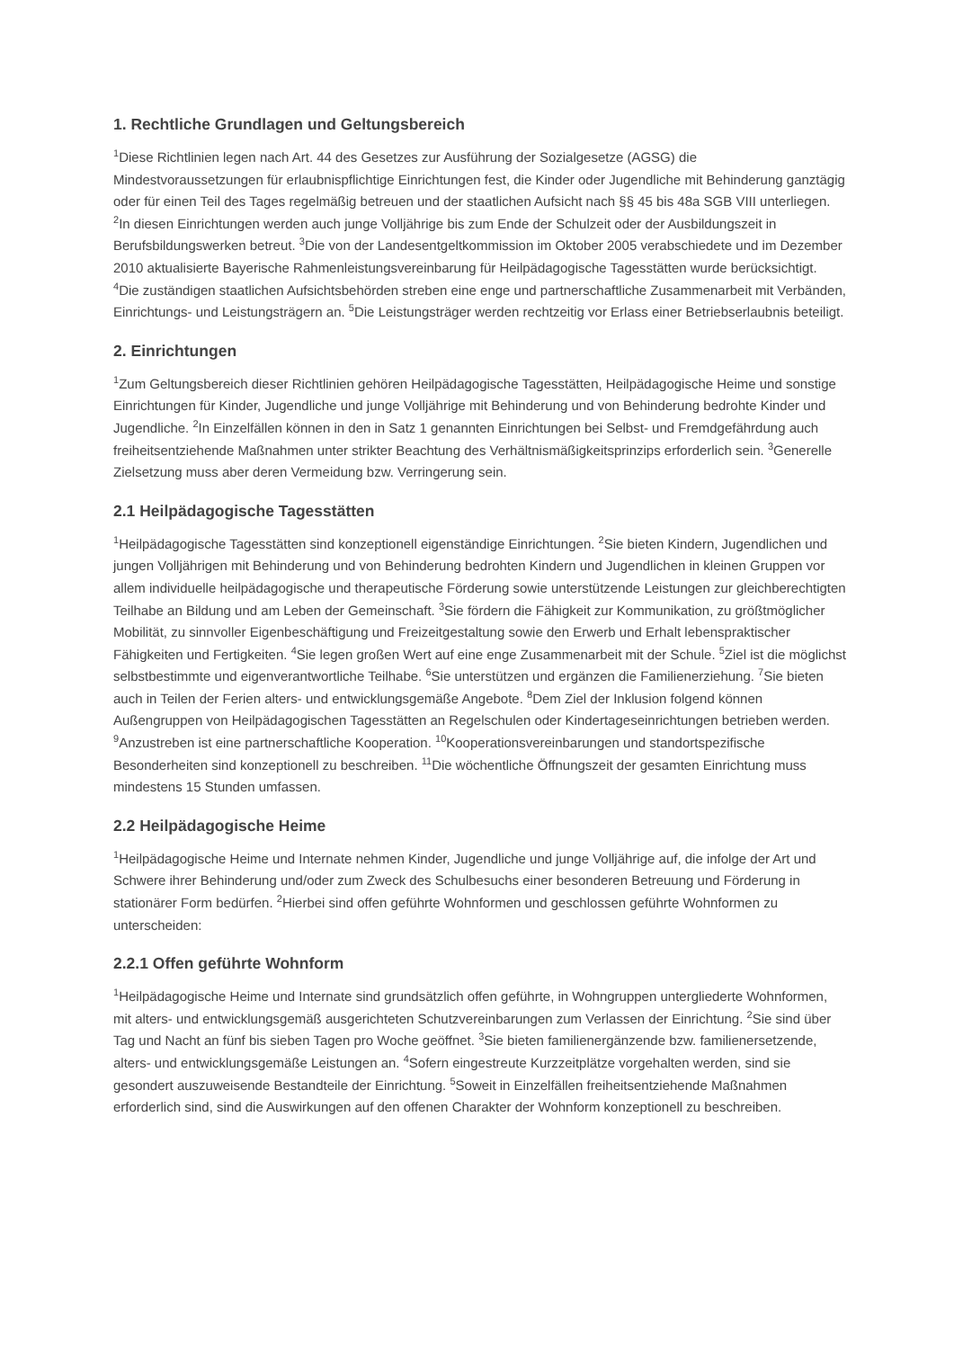1. Rechtliche Grundlagen und Geltungsbereich
<sup>1</sup> Diese Richtlinien legen nach Art. 44 des Gesetzes zur Ausführung der Sozialgesetze (AGSG) die Mindestvoraussetzungen für erlaubnispflichtige Einrichtungen fest, die Kinder oder Jugendliche mit Behinderung ganztägig oder für einen Teil des Tages regelmäßig betreuen und der staatlichen Aufsicht nach §§ 45 bis 48a SGB VIII unterliegen. <sup>2</sup>In diesen Einrichtungen werden auch junge Volljährige bis zum Ende der Schulzeit oder der Ausbildungszeit in Berufsbildungswerken betreut. <sup>3</sup>Die von der Landesentgeltkommission im Oktober 2005 verabschiedete und im Dezember 2010 aktualisierte Bayerische Rahmenleistungsvereinbarung für Heilpädagogische Tagesstätten wurde berücksichtigt. <sup>4</sup>Die zuständigen staatlichen Aufsichtsbehörden streben eine enge und partnerschaftliche Zusammenarbeit mit Verbänden, Einrichtungs- und Leistungsträgern an. <sup>5</sup>Die Leistungsträger werden rechtzeitig vor Erlass einer Betriebserlaubnis beteiligt.
2. Einrichtungen
<sup>1</sup> Zum Geltungsbereich dieser Richtlinien gehören Heilpädagogische Tagesstätten, Heilpädagogische Heime und sonstige Einrichtungen für Kinder, Jugendliche und junge Volljährige mit Behinderung und von Behinderung bedrohte Kinder und Jugendliche. <sup>2</sup>In Einzelfällen können in den in Satz 1 genannten Einrichtungen bei Selbst- und Fremdgefährdung auch freiheitsentziehende Maßnahmen unter strikter Beachtung des Verhältnismäßigkeitsprinzips erforderlich sein. <sup>3</sup>Generelle Zielsetzung muss aber deren Vermeidung bzw. Verringerung sein.
2.1 Heilpädagogische Tagesstätten
<sup>1</sup> Heilpädagogische Tagesstätten sind konzeptionell eigenständige Einrichtungen. <sup>2</sup>Sie bieten Kindern, Jugendlichen und jungen Volljährigen mit Behinderung und von Behinderung bedrohten Kindern und Jugendlichen in kleinen Gruppen vor allem individuelle heilpädagogische und therapeutische Förderung sowie unterstützende Leistungen zur gleichberechtigten Teilhabe an Bildung und am Leben der Gemeinschaft. <sup>3</sup>Sie fördern die Fähigkeit zur Kommunikation, zu größtmöglicher Mobilität, zu sinnvoller Eigenbeschäftigung und Freizeitgestaltung sowie den Erwerb und Erhalt lebenspraktischer Fähigkeiten und Fertigkeiten. <sup>4</sup>Sie legen großen Wert auf eine enge Zusammenarbeit mit der Schule. <sup>5</sup>Ziel ist die möglichst selbstbestimmte und eigenverantwortliche Teilhabe. <sup>6</sup>Sie unterstützen und ergänzen die Familienerziehung. <sup>7</sup>Sie bieten auch in Teilen der Ferien alters- und entwicklungsgemäße Angebote. <sup>8</sup>Dem Ziel der Inklusion folgend können Außengruppen von Heilpädagogischen Tagesstätten an Regelschulen oder Kindertageseinrichtungen betrieben werden. <sup>9</sup>Anzustreben ist eine partnerschaftliche Kooperation. <sup>10</sup>Kooperationsvereinbarungen und standortspezifische Besonderheiten sind konzeptionell zu beschreiben. <sup>11</sup>Die wöchentliche Öffnungszeit der gesamten Einrichtung muss mindestens 15 Stunden umfassen.
2.2 Heilpädagogische Heime
<sup>1</sup> Heilpädagogische Heime und Internate nehmen Kinder, Jugendliche und junge Volljährige auf, die infolge der Art und Schwere ihrer Behinderung und/oder zum Zweck des Schulbesuchs einer besonderen Betreuung und Förderung in stationärer Form bedürfen. <sup>2</sup>Hierbei sind offen geführte Wohnformen und geschlossen geführte Wohnformen zu unterscheiden:
2.2.1 Offen geführte Wohnform
<sup>1</sup> Heilpädagogische Heime und Internate sind grundsätzlich offen geführte, in Wohngruppen untergliederte Wohnformen, mit alters- und entwicklungsgemäß ausgerichteten Schutzvereinbarungen zum Verlassen der Einrichtung. <sup>2</sup>Sie sind über Tag und Nacht an fünf bis sieben Tagen pro Woche geöffnet. <sup>3</sup>Sie bieten familienergänzende bzw. familienersetzende, alters- und entwicklungsgemäße Leistungen an. <sup>4</sup>Sofern eingestreute Kurzzeitplätze vorgehalten werden, sind sie gesondert auszuweisende Bestandteile der Einrichtung. <sup>5</sup>Soweit in Einzelfällen freiheitsentziehende Maßnahmen erforderlich sind, sind die Auswirkungen auf den offenen Charakter der Wohnform konzeptionell zu beschreiben.